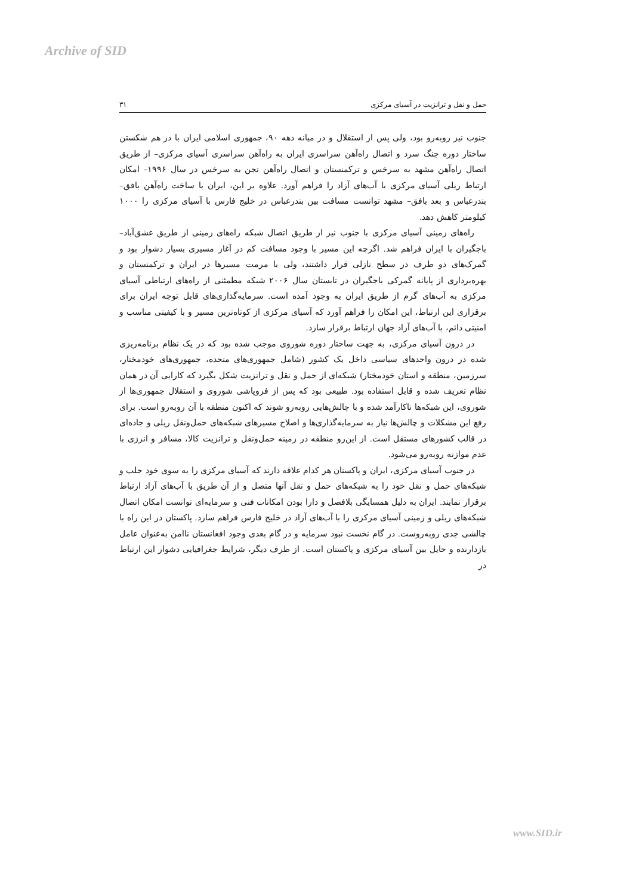Archive of SID
حمل و نقل و ترانزیت در آسیای مرکزی ۳۱
جنوب نیز روبه‌رو بود، ولی پس از استقلال و در میانه دهه ۹۰، جمهوری اسلامی ایران با در هم شکستن ساختار دوره جنگ سرد و اتصال راه‌آهن سراسری ایران به راه‌آهن سراسری آسیای مرکزی– از طریق اتصال راه‌آهن مشهد به سرخس و ترکمنستان و اتصال راه‌آهن تجن به سرخس در سال ۱۹۹۶– امکان ارتباط ریلی آسیای مرکزی با آب‌های آزاد را فراهم آورد. علاوه بر این، ایران با ساخت راه‌آهن بافق– بندرعباس و بعد بافق– مشهد توانست مسافت بین بندرعباس در خلیج فارس با آسیای مرکزی را ۱۰۰۰ کیلومتر کاهش دهد.
راه‌های زمینی آسیای مرکزی با جنوب نیز از طریق اتصال شبکه راه‌های زمینی از طریق عشق‌آباد– باجگیران با ایران فراهم شد. اگرچه این مسیر با وجود مسافت کم در آغاز مسیری بسیار دشوار بود و گمرک‌های دو طرف در سطح نازلی قرار داشتند، ولی با مرمت مسیرها در ایران و ترکمنستان و بهره‌برداری از پایانه گمرکی باجگیران در تابستان سال ۲۰۰۶ شبکه مطمئنی از راه‌های ارتباطی آسیای مرکزی به آب‌های گرم از طریق ایران به وجود آمده است. سرمایه‌گذاری‌های قابل توجه ایران برای برقراری این ارتباط، این امکان را فراهم آورد که آسیای مرکزی از کوتاه‌ترین مسیر و با کیفیتی مناسب و امنیتی دائم، با آب‌های آزاد جهان ارتباط برقرار سازد.
در درون آسیای مرکزی، به جهت ساختار دوره شوروی موجب شده بود که در یک نظام برنامه‌ریزی شده در درون واحدهای سیاسی داخل یک کشور (شامل جمهوری‌های متحده، جمهوری‌های خودمختار، سرزمین، منطقه و استان خودمختار) شبکه‌ای از حمل و نقل و ترانزیت شکل بگیرد که کارایی آن در همان نظام تعریف شده و قابل استفاده بود. طبیعی بود که پس از فروپاشی شوروی و استقلال جمهوری‌ها از شوروی، این شبکه‌ها ناکارآمد شده و با چالش‌هایی روبه‌رو شوند که اکنون منطقه با آن روبه‌رو است. برای رفع این مشکلات و چالش‌ها نیاز به سرمایه‌گذاری‌ها و اصلاح مسیرهای شبکه‌های حمل‌ونقل ریلی و جاده‌ای در قالب کشورهای مستقل است. از این‌رو منطقه در زمینه حمل‌ونقل و ترانزیت کالا، مسافر و انرژی با عدم موازنه روبه‌رو می‌شود.
در جنوب آسیای مرکزی، ایران و پاکستان هر کدام علاقه دارند که آسیای مرکزی را به سوی خود جلب و شبکه‌های حمل و نقل خود را به شبکه‌های حمل و نقل آنها متصل و از آن طریق با آب‌های آزاد ارتباط برقرار نمایند. ایران به دلیل همسایگی بلافصل و دارا بودن امکانات فنی و سرمایه‌ای توانست امکان اتصال شبکه‌های ریلی و زمینی آسیای مرکزی را با آب‌های آزاد در خلیج فارس فراهم سازد. پاکستان در این راه با چالشی جدی روبه‌روست. در گام نخست نبود سرمایه و در گام بعدی وجود افغانستان ناامن به‌عنوان عامل بازدارنده و حایل بین آسیای مرکزی و پاکستان است. از طرف دیگر، شرایط جغرافیایی دشوار این ارتباط در
www.SID.ir